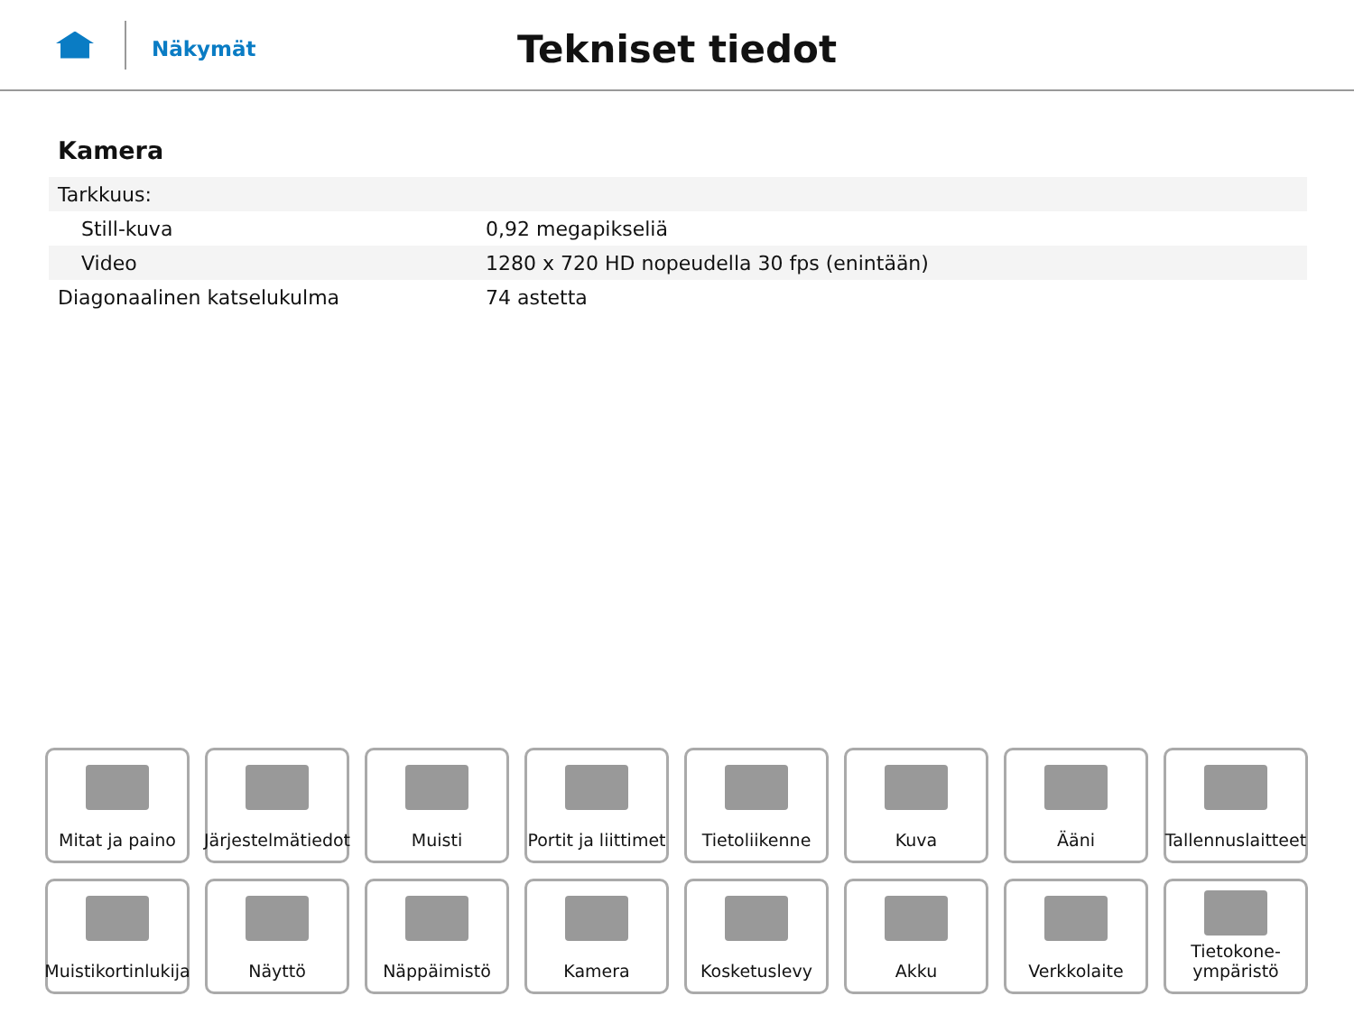Näkymät
Tekniset tiedot
Kamera
| Tarkkuus: | |
| Still-kuva | 0,92 megapikseliä |
| Video | 1280 x 720 HD nopeudella 30 fps (enintään) |
| Diagonaalinen katselukulma | 74 astetta |
Mitat ja paino
Järjestelmätiedot
Muisti
Portit ja liittimet
Tietoliikenne
Kuva
Ääni
Tallennuslaitteet
Muistikortinlukija
Näyttö
Näppäimistö
Kamera
Kosketuslevy
Akku
Verkkolaite
Tietokone-
ympäristö